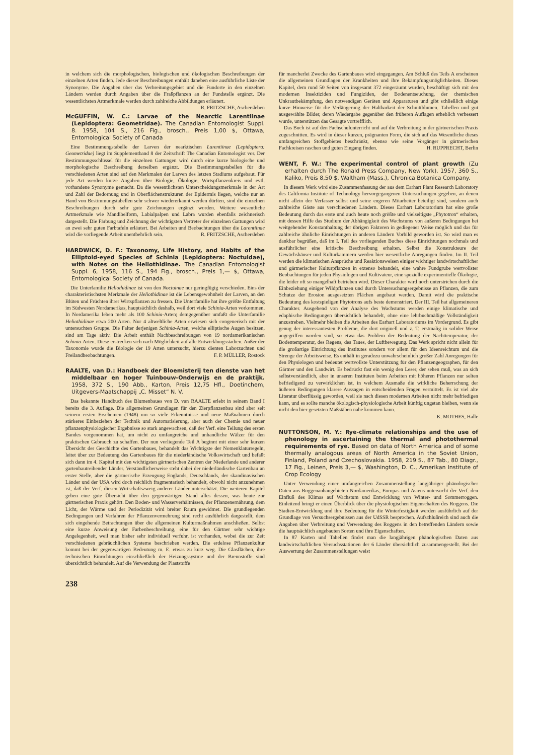in welchem sich die morphologischen, biologischen und ökologischen Beschreibungen der einzelnen Arten finden. Jede dieser Beschreibungen enthält daneben eine ausführliche Liste der Synonyme. Die Angaben über das Verbreitungsgebiet und die Fundorte in den einzelnen Ländern werden durch Angaben über die Fraßpflanzen an der Fundstelle ergänzt. Die wesentlichsten Artmerkmale werden durch zahlreiche Abbildungen erläutert. R. FRITZSCHE, Aschersleben
McGUFFIN, W. C.: Larvae of the Nearctic Larentiinae (Lepidoptera: Geometridae). The Canadian Entomologist Suppl. 8. 1958, 104 S., 216 Fig., brosch., Preis 1,00 $, Ottawa, Entomological Society of Canada
Eine Bestimmungstabelle der Larven der nearktischen Larentiinae (Lepidoptera: Geometridae) liegt im Supplementband 8 der Zeitschrift The Canadian Entomologist vor. Der Bestimmungsschlüssel für die einzelnen Gattungen wird durch eine kurze biologische und morphologische Beschreibung derselben ergänzt. Die Bestimmungstabellen für die verschiedenen Arten sind auf den Merkmalen der Larven des letzten Stadiums aufgebaut. Für jede Art werden kurze Angaben über Biologie, Ökologie, Wirtspflanzenkreis und evtl. vorhandene Synonyme gemacht. Da die wesentlichsten Unterscheidungsmerkmale in der Art und Zahl der Bedornung und in Oberflächenstrukturen der Epidermis liegen, welche nur an Hand von Bestimmungstabellen sehr schwer wiedererkannt werden dürften, sind die einzelnen Beschreibungen durch sehr gute Zeichnungen ergänzt worden. Weitere wesentliche Artmerkmale wie Mandibelform, Labialpalpen und Labra wurden ebenfalls zeichnerisch dargestellt. Die Färbung und Zeichnung der wichtigsten Vertreter der einzelnen Gattungen wird an zwei sehr guten Farbtafeln erläutert. Bei Arbeiten und Beobachtungen über die Larentiinae wird die vorliegende Arbeit unentbehrlich sein. R. FRITZSCHE, Aschersleben
HARDWICK, D. F.: Taxonomy, Life History, and Habits of the Elliptoid-eyed Species of Schinia (Lepidoptera: Noctuidae), with Notes on the Heliothidinae. The Canadian Entomologist Suppl. 6, 1958, 116 S., 194 Fig., brosch., Preis 1,— $, Ottawa, Entomological Society of Canada.
Die Unterfamilie Heliothidinae ist von den Noctuinae nur geringfügig verschieden. Eins der charakteristischsten Merkmale der Heliothidinae ist die Lebensgewohnheit der Larven, an den Blüten und Früchten ihrer Wirtspflanzen zu fressen. Die Unterfamilie hat ihre größte Entfaltung im Südwesten Nordamerikas, hauptsächlich deshalb, weil dort viele Schinia-Arten vorkommen. In Nordamerika leben mehr als 100 Schinia-Arten; demgegenüber umfaßt die Unterfamilie Heliothidinae etwa 200 Arten. Nur 4 altweltliche Arten erwiesen sich congenerisch mit der untersuchten Gruppe. Die Falter derjenigen Schinia-Arten, welche elliptische Augen besitzen, sind am Tage aktiv. Die Arbeit enthält Nachbeschreibungen von 19 nordamerikanischen Schinia-Arten. Diese erstrecken sich nach Möglichkeit auf alle Entwicklungsstadien. Außer der Taxonomie wurde die Biologie der 19 Arten untersucht, hierzu dienten Laborzuchten und Freilandbeobachtungen. F. P. MÜLLER, Rostock
RAALTE, van D.: Handboek der Bloemisterij ten dienste van het middelbaar en hoger Tuinbouw-Onderwijs en de praktijk. 1958, 372 S., 190 Abb., Karton, Preis 12,75 Hfl., Doetinchem, Uitgevers-Maatschappij „C. Misset“ N. V.
Das bekannte Handbuch des Blumenbaues von D. van RAALTE erlebt in seinem Band I bereits die 3. Auflage. Die allgemeinen Grundlagen für den Zierpflanzenbau sind aber seit seinem ersten Erscheinen (1948) um so viele Erkenntnisse und neue Maßnahmen durch stärkeres Einbeziehen der Technik und Automatisierung, aber auch der Chemie und neuer pflanzenphysiologischer Ergebnisse so stark angewachsen, daß der Verf. eine Teilung des ersten Bandes vorgenommen hat, um nicht zu umfangreiche und unhandliche Wälzer für den praktischen Gebrauch zu schaffen. Der nun vorliegende Teil A beginnt mit einer sehr kurzen Übersicht der Geschichte des Gartenbaues, behandelt das Wichtigste der Nomenklaturregeln, leitet über zur Bedeutung des Gartenbaues für die niederländische Volkswirtschaft und befaßt sich dann im 4. Kapitel mit den wichtigsten gärtnerischen Zentren der Niederlande und anderer gartenbautreibender Länder. Verständlicherweise steht dabei der niederländische Gartenbau an erster Stelle, aber die gärtnerische Erzeugung Englands, Deutschlands, der skandinavischen Länder und der USA wird doch reichlich fragmentarisch behandelt, obwohl nicht anzunehmen ist, daß der Verf. diesen Wirtschaftszweig anderer Länder unterschätzt. Die weiteren Kapitel geben eine gute Übersicht über den gegenwärtigen Stand alles dessen, was heute zur gärtnerischen Praxis gehört. Den Boden- und Wasserverhältnissen, der Pflanzenernährung, dem Licht, der Wärme und der Periodizität wird breiter Raum gewidmet. Die grundlegenden Bedingungen und Verfahren der Pflanzenvermehrung sind recht ausführlich dargestellt, dem sich eingehende Betrachtungen über die allgemeinen Kulturmaßnahmen anschließen. Selbst eine kurze Anweisung der Farbenbeschreibung, eine für den Gärtner sehr wichtige Angelegenheit, weil man bisher sehr individuell verfuhr, ist vorhanden, wobei die zur Zeit verschiedenen gebräuchlichen Systeme beschrieben werden. Die erdelose Pflanzenkultur kommt bei der gegenwärtigen Bedeutung m. E. etwas zu kurz weg. Die Glasflächen, ihre technischen Einrichtungen einschließlich der Heizungssystme und der Brennstoffe sind übersichtlich behandelt. Auf die Verwendung der Plaststoffe
238
für mancherlei Zwecke des Gartenbaues wird eingegangen. Am Schluß des Teils A erscheinen die allgemeinen Grundlagen der Krankheiten und ihre Bekämpfungsmöglichkeiten. Dieses Kapitel, dem rund 50 Seiten von insgesamt 372 eingeräumt wurden, beschäftigt sich mit den modernen Insektiziden und Fungiziden, der Bodenentseuchung, der chemischen Unkrautbekämpfung, den notwendigen Geräten und Apparaturen und gibt schließlich einige kurze Hinweise für die Verlängerung der Haltbarkeit der Schnittblumen. Tabellen und gut ausgewählte Bilder, deren Wiedergabe gegenüber den früheren Auflagen erheblich verbessert wurde, unterstützen das Gesagte vortrefflich.
Das Buch ist auf den Fachschulunterricht und auf die Verbreitung in der gärtnerischen Praxis zugeschnitten. Es wird in dieser kurzen, prägnanten Form, die sich auf das Wesentliche dieses umfangreichen Stoffgebietes beschränkt, ebenso wie seine Vorgänger in gärtnerischen Fachkreisen raschen und guten Eingang finden. H. RUPPRECHT, Berlin
WENT, F. W.: The experimental control of plant growth (Zu erhalten durch The Ronald Press Company, New York). 1957, 360 S., Kaliko, Preis 8,50 $, Waltham (Mass.), Chronica Botanica Company.
In diesem Werk wird eine Zusammenfassung der aus dem Earhart Plant Research Laboratory des California Institute of Technology hervorgegangenen Untersuchungen gegeben, an denen nicht allein der Verfasser selbst und seine engeren Mitarbeiter beteiligt sind, sondern auch zahlreiche Gäste aus verschiedenen Ländern. Dieses Earhart Laboratorium hat eine große Bedeutung durch das erste und auch heute noch größte und vielseitigste „Phytotron“ erhalten, mit dessen Hilfe das Studium der Abhängigkeit des Wachstums von äußeren Bedingungen bei weitgehender Konstanthaltung der übrigen Faktoren in gediegener Weise möglich und das für zahlreiche ähnliche Einrichtungen in anderen Ländern Vorbild geworden ist. So wird man es dankbar begrüßen, daß im I. Teil des vorliegenden Buches diese Einrichtungen nochmals und ausführlicher eine kritische Beschreibung erhalten. Selbst die Konstrukteure der Gewächshäuser und Kulturkammern werden hier wesentliche Anregungen finden. Im II. Teil werden die klimatischen Ansprüche und Reaktionsweisen einiger wichtiger landwirtschaftlicher und gärtnerischer Kulturpflanzen in extenso behandelt, eine wahre Fundgrube wertvollster Beobachtungen für jeden Physiologen und Kultivateur, eine spezielle experimentielle Ökologie, die leider oft so mangelhaft betrieben wird. Dieser Charakter wird noch unterstrichen durch die Einbeziehung einiger Wildpflanzen und durch Untersuchungsergebnisse an Pflanzen, die zum Schutze der Erosion ausgesetzten Flächen angebaut werden. Damit wird die praktische Bedeutung des kostspieligen Phytotrons aufs beste demonstriert. Der III. Teil hat allgemeineren Charakter. Ausgehend von der Analyse des Wachstums werden einige klimatische und edaphische Bedingungen übersichtlich behandelt, ohne eine lehrbuchmäßige Vollständigkeit anzustreben. Vielmehr bleiben die Arbeiten des Earhart Laboratoriums im Vordergrund. Es gibt genug der interessantesten Probleme, die dort originell und z. T. erstmalig in solider Weise angegriffen worden sind, so etwa das Problem der Bedeutung der Nachttemperatur, der Bodentemperatur, des Regens, des Taues, der Luftbewegung. Das Werk spricht nicht allein für die großartige Einrichtung des Institutes sondern vor allem für den Ideenreichtum und die Strenge der Arbeitsweise. Es enthält in geradezu unwahrscheinlich großer Zahl Anregungen für den Physiologen und bedeutet wertvollste Unterstützung für den Pflanzengeographen, für den Gärtner und den Landwirt. Es bedrückt fast ein wenig den Leser, der sehen muß, was an sich selbstverständlich, aber in unseren Instituten beim Arbeiten mit höheren Pflanzen nur selten befriedigend zu verwirklichen ist, in welchem Ausmaße die wirkliche Beherrschung der äußeren Bedingungen klarere Aussagen in entscheidenden Fragen vermittelt. Es ist viel alte Literatur überflüssig geworden, weil sie nach diesen modernen Arbeiten nicht mehr befriedigen kann, und es sollte manche ökologisch-physiologische Arbeit künftig ungetan bleiben, wenn sie nicht den hier gesetzten Maßstäben nahe kommen kann.
K. MOTHES, Halle
NUTTONSON, M. Y.: Rye-climate relationships and the use of phenology in ascertaining the thermal and photothermal requirements of rye. Based on data of North America and of some thermally analogous areas of North America in the Soviet Union, Finland, Poland and Czechoslovakia. 1958, 219 S., 87 Tab., 80 Diagr., 17 Fig., Leinen, Preis 3,— $, Washington, D. C., Amerikan Institute of Crop Ecology
Unter Verwendung einer umfangreichen Zusammenstellung langjähriger phänologischer Daten aus Roggenanbaugebieten Nordamerikas, Europas und Asiens untersucht der Verf. den Einfluß des Klimas auf Wachstum und Entwicklung von Winter- und Sommerroggen. Einleitend bringt er einen Überblick über die physiologischen Eigenschaften des Roggens. Die Stadien-Entwicklung und ihre Bedeutung für die Winterfestigkeit werden ausführlich auf der Grundlage von Versuchsergebnissen aus der UdSSR besprochen. Aufschlußreich sind auch die Angaben über Verbreitung und Verwendung des Roggens in den betreffenden Ländern sowie die hauptsächlich angebauten Sorten und ihre Eigenschaften.
In 87 Karten und Tabellen findet man die langjährigen phänologischen Daten aus landwirtschaftlichen Versuchsstationen der 6 Länder übersichtlich zusammengestellt. Bei der Auswertung der Zusammenstellungen weist